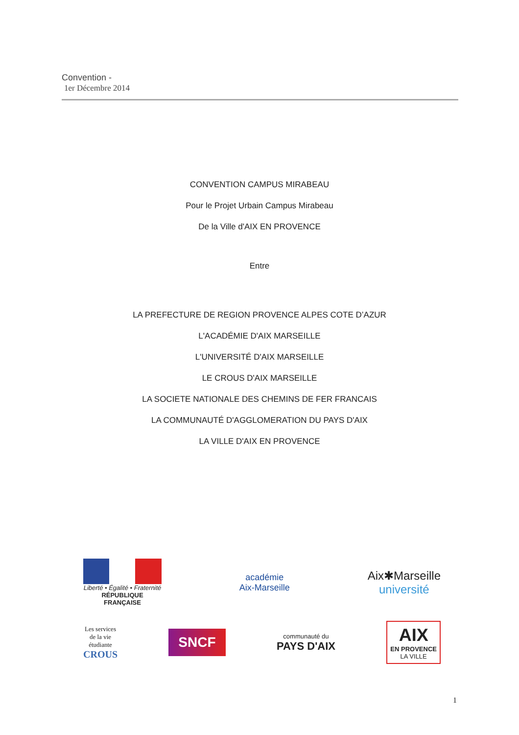Convention -
1er Décembre 2014
CONVENTION CAMPUS MIRABEAU
Pour le Projet Urbain Campus Mirabeau
De la Ville d'AIX EN PROVENCE
Entre
LA PREFECTURE DE REGION PROVENCE ALPES COTE D’AZUR
L'ACADÉMIE D'AIX MARSEILLE
L'UNIVERSITÉ D'AIX MARSEILLE
LE CROUS D'AIX MARSEILLE
LA SOCIETE NATIONALE DES CHEMINS DE FER FRANCAIS
LA COMMUNAUTÉ D'AGGLOMERATION DU PAYS D'AIX
LA VILLE D'AIX EN PROVENCE
Liberté • Égalité • Fraternité
RÉPUBLIQUE FRANÇAISE
académie
Aix-Marseille
Aix✱Marseille
université
Les services
de la vie
étudiante
CROUS
SNCF
communauté du
PAYS D'AIX
AIX
EN PROVENCE
LA VILLE
1